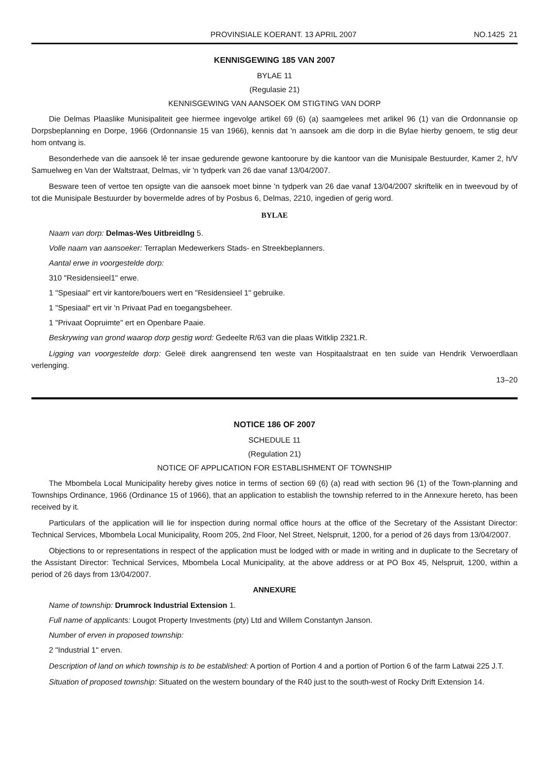PROVINSIALE KOERANT. 13 APRIL 2007 NO.1425 21
KENNISGEWING 185 VAN 2007
BYLAE 11
(Regulasie 21)
KENNISGEWING VAN AANSOEK OM STIGTING VAN DORP
Die Delmas Plaaslike Munisipaliteit gee hiermee ingevolge artikel 69 (6) (a) saamgelees met arlikel 96 (1) van die Ordonnansie op Dorpsbeplanning en Dorpe, 1966 (Ordonnansie 15 van 1966), kennis dat 'n aansoek am die dorp in die Bylae hierby genoem, te stig deur hom ontvang is.
Besonderhede van die aansoek lê ter insae gedurende gewone kantoorure by die kantoor van die Munisipale Bestuurder, Kamer 2, h/V Samuelweg en Van der Waltstraat, Delmas, vir 'n tydperk van 26 dae vanaf 13/04/2007.
Besware teen of vertoe ten opsigte van die aansoek moet binne 'n tydperk van 26 dae vanaf 13/04/2007 skriftelik en in tweevoud by of tot die Munisipale Bestuurder by bovermelde adres of by Posbus 6, Delmas, 2210, ingedien of gerig word.
BYLAE
Naam van dorp: Delmas-Wes Uitbreidlng 5.
Volle naam van aansoeker: Terraplan Medewerkers Stads- en Streekbeplanners.
Aantal erwe in voorgestelde dorp:
310 "Residensieel1" erwe.
1 "Spesiaal" ert vir kantore/bouers wert en "Residensieel 1" gebruike.
1 "Spesiaal" ert vir 'n Privaat Pad en toegangsbeheer.
1 "Privaat Oopruimte" ert en Openbare Paaie.
Beskrywing van grond waarop dorp gestig word: Gedeelte R/63 van die plaas Witklip 2321.R.
Ligging van voorgestelde dorp: Geleë direk aangrensend ten weste van Hospitaalstraat en ten suide van Hendrik Verwoerdlaan verlenging.
13–20
NOTICE 186 OF 2007
SCHEDULE 11
(Regulation 21)
NOTICE OF APPLICATION FOR ESTABLISHMENT OF TOWNSHIP
The Mbombela Local Municipality hereby gives notice in terms of section 69 (6) (a) read with section 96 (1) of the Town-planning and Townships Ordinance, 1966 (Ordinance 15 of 1966), that an application to establish the township referred to in the Annexure hereto, has been received by it.
Particulars of the application will lie for inspection during normal office hours at the office of the Secretary of the Assistant Director: Technical Services, Mbombela Local Municipality, Room 205, 2nd Floor, Nel Street, Nelspruit, 1200, for a period of 26 days from 13/04/2007.
Objections to or representations in respect of the application must be lodged with or made in writing and in duplicate to the Secretary of the Assistant Director: Technical Services, Mbombela Local Municipality, at the above address or at PO Box 45, Nelspruit, 1200, within a period of 26 days from 13/04/2007.
ANNEXURE
Name of township: Drumrock Industrial Extension 1.
Full name of applicants: Lougot Property Investments (pty) Ltd and Willem Constantyn Janson.
Number of erven in proposed township:
2 "Industrial 1" erven.
Description of land on which township is to be established: A portion of Portion 4 and a portion of Portion 6 of the farm Latwai 225 J.T.
Situation of proposed township: Situated on the western boundary of the R40 just to the south-west of Rocky Drift Extension 14.